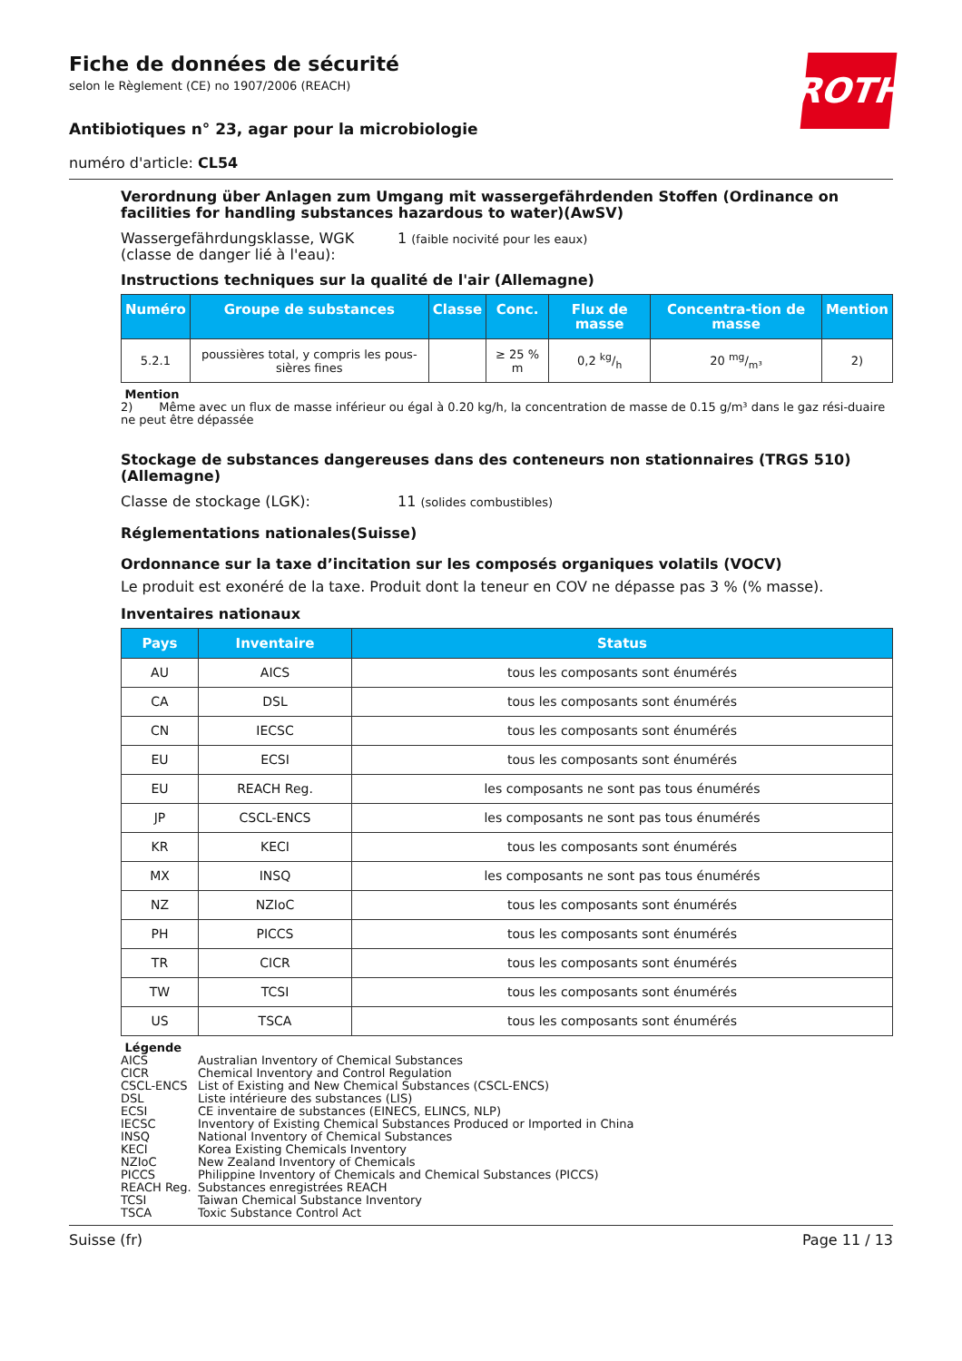ROTH
Fiche de données de sécurité
selon le Règlement (CE) no 1907/2006 (REACH)
Antibiotiques n° 23, agar pour la microbiologie
numéro d'article: CL54
Verordnung über Anlagen zum Umgang mit wassergefährdenden Stoffen (Ordinance on facilities for handling substances hazardous to water)(AwSV)
Wassergefährdungsklasse, WGK (classe de danger lié à l'eau):
1 (faible nocivité pour les eaux)
Instructions techniques sur la qualité de l'air (Allemagne)
| Numéro | Groupe de substances | Classe | Conc. | Flux de masse | Concentra-tion de masse | Mention |
| --- | --- | --- | --- | --- | --- | --- |
| 5.2.1 | poussières total, y compris les pous-sières fines | | ≥ 25 % m | 0,2 kg/h | 20 mg/m³ | 2) |
Mention
2) Même avec un flux de masse inférieur ou égal à 0.20 kg/h, la concentration de masse de 0.15 g/m³ dans le gaz rési-duaire ne peut être dépassée
Stockage de substances dangereuses dans des conteneurs non stationnaires (TRGS 510) (Allemagne)
Classe de stockage (LGK): 11 (solides combustibles)
Réglementations nationales(Suisse)
Ordonnance sur la taxe d’incitation sur les composés organiques volatils (VOCV)
Le produit est exonéré de la taxe. Produit dont la teneur en COV ne dépasse pas 3 % (% masse).
Inventaires nationaux
| Pays | Inventaire | Status |
| --- | --- | --- |
| AU | AICS | tous les composants sont énumérés |
| CA | DSL | tous les composants sont énumérés |
| CN | IECSC | tous les composants sont énumérés |
| EU | ECSI | tous les composants sont énumérés |
| EU | REACH Reg. | les composants ne sont pas tous énumérés |
| JP | CSCL-ENCS | les composants ne sont pas tous énumérés |
| KR | KECI | tous les composants sont énumérés |
| MX | INSQ | les composants ne sont pas tous énumérés |
| NZ | NZIoC | tous les composants sont énumérés |
| PH | PICCS | tous les composants sont énumérés |
| TR | CICR | tous les composants sont énumérés |
| TW | TCSI | tous les composants sont énumérés |
| US | TSCA | tous les composants sont énumérés |
Légende
AICS Australian Inventory of Chemical Substances
CICR Chemical Inventory and Control Regulation
CSCL-ENCS List of Existing and New Chemical Substances (CSCL-ENCS)
DSL Liste intérieure des substances (LIS)
ECSI CE inventaire de substances (EINECS, ELINCS, NLP)
IECSC Inventory of Existing Chemical Substances Produced or Imported in China
INSQ National Inventory of Chemical Substances
KECI Korea Existing Chemicals Inventory
NZIoC New Zealand Inventory of Chemicals
PICCS Philippine Inventory of Chemicals and Chemical Substances (PICCS)
REACH Reg. Substances enregistrées REACH
TCSI Taiwan Chemical Substance Inventory
TSCA Toxic Substance Control Act
Suisse (fr) Page 11 / 13